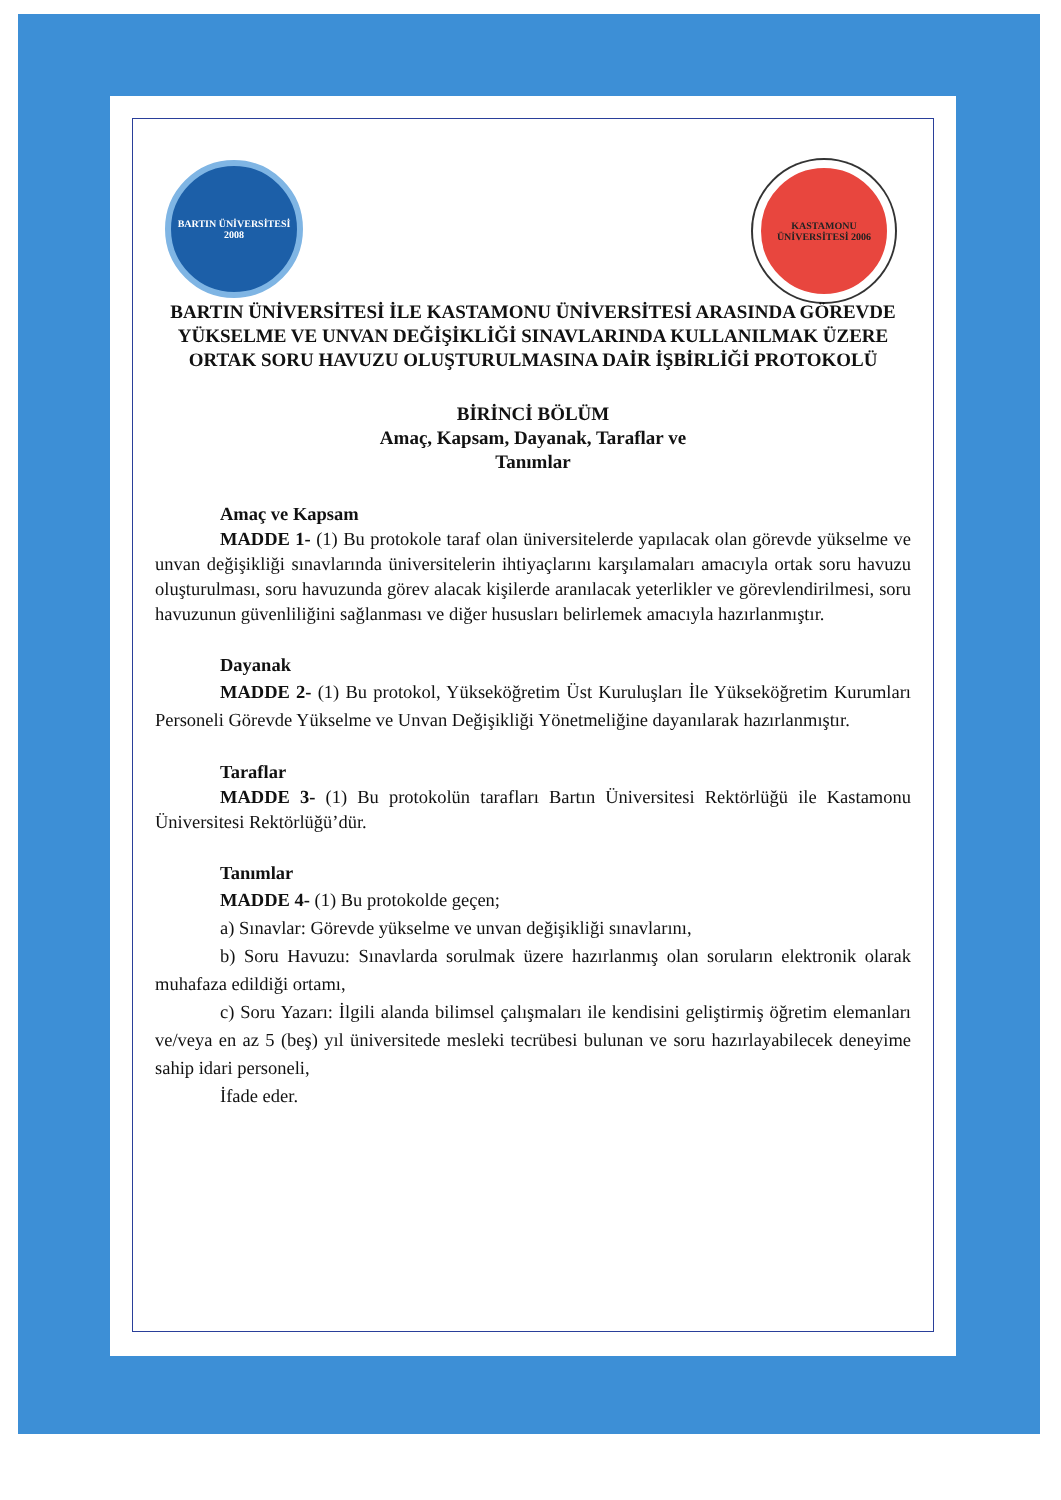BARTIN ÜNİVERSİTESİ 2008
KASTAMONU ÜNİVERSİTESİ 2006
BARTIN ÜNİVERSİTESİ İLE KASTAMONU ÜNİVERSİTESİ ARASINDA GÖREVDE YÜKSELME VE UNVAN DEĞİŞİKLİĞİ SINAVLARINDA KULLANILMAK ÜZERE ORTAK SORU HAVUZU OLUŞTURULMASINA DAİR İŞBİRLİĞİ PROTOKOLÜ
BİRİNCİ BÖLÜM
Amaç, Kapsam, Dayanak, Taraflar ve
Tanımlar
Amaç ve Kapsam
MADDE 1- (1) Bu protokole taraf olan üniversitelerde yapılacak olan görevde yükselme ve unvan değişikliği sınavlarında üniversitelerin ihtiyaçlarını karşılamaları amacıyla ortak soru havuzu oluşturulması, soru havuzunda görev alacak kişilerde aranılacak yeterlikler ve görevlendirilmesi, soru havuzunun güvenliliğini sağlanması ve diğer hususları belirlemek amacıyla hazırlanmıştır.
Dayanak
MADDE 2- (1) Bu protokol, Yükseköğretim Üst Kuruluşları İle Yükseköğretim Kurumları Personeli Görevde Yükselme ve Unvan Değişikliği Yönetmeliğine dayanılarak hazırlanmıştır.
Taraflar
MADDE 3- (1) Bu protokolün tarafları Bartın Üniversitesi Rektörlüğü ile Kastamonu Üniversitesi Rektörlüğü’dür.
Tanımlar
MADDE 4- (1) Bu protokolde geçen;
a) Sınavlar: Görevde yükselme ve unvan değişikliği sınavlarını,
b) Soru Havuzu: Sınavlarda sorulmak üzere hazırlanmış olan soruların elektronik olarak muhafaza edildiği ortamı,
c) Soru Yazarı: İlgili alanda bilimsel çalışmaları ile kendisini geliştirmiş öğretim elemanları ve/veya en az 5 (beş) yıl üniversitede mesleki tecrübesi bulunan ve soru hazırlayabilecek deneyime sahip idari personeli,
İfade eder.